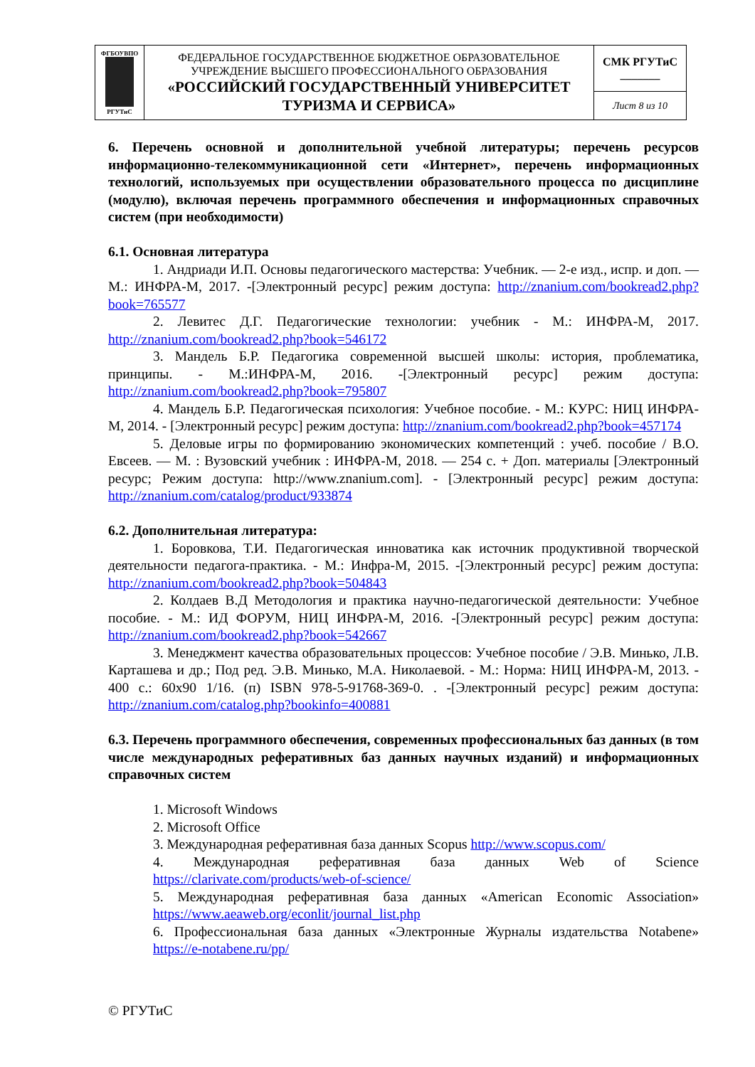| ФГБОУВПО РГУТиС | ФЕДЕРАЛЬНОЕ ГОСУДАРСТВЕННОЕ БЮДЖЕТНОЕ ОБРАЗОВАТЕЛЬНОЕ УЧРЕЖДЕНИЕ ВЫСШЕГО ПРОФЕССИОНАЛЬНОГО ОБРАЗОВАНИЯ «РОССИЙСКИЙ ГОСУДАРСТВЕННЫЙ УНИВЕРСИТЕТ ТУРИЗМА И СЕРВИСА» | СМК РГУТиС _______ |
| | | Лист 8 из 10 |
6. Перечень основной и дополнительной учебной литературы; перечень ресурсов информационно-телекоммуникационной сети «Интернет», перечень информационных технологий, используемых при осуществлении образовательного процесса по дисциплине (модулю), включая перечень программного обеспечения и информационных справочных систем (при необходимости)
6.1. Основная литература
1. Андриади И.П. Основы педагогического мастерства: Учебник. — 2-е изд., испр. и доп. — М.: ИНФРА-М, 2017. -[Электронный ресурс] режим доступа: http://znanium.com/bookread2.php?book=765577
2. Левитес Д.Г. Педагогические технологии: учебник - М.: ИНФРА-М, 2017. http://znanium.com/bookread2.php?book=546172
3. Мандель Б.Р. Педагогика современной высшей школы: история, проблематика, принципы. - М.:ИНФРА-М, 2016. -[Электронный ресурс] режим доступа: http://znanium.com/bookread2.php?book=795807
4. Мандель Б.Р. Педагогическая психология: Учебное пособие. - М.: КУРС: НИЦ ИНФРА-М, 2014. - [Электронный ресурс] режим доступа: http://znanium.com/bookread2.php?book=457174
5. Деловые игры по формированию экономических компетенций : учеб. пособие / В.О. Евсеев. — М. : Вузовский учебник : ИНФРА-М, 2018. — 254 с. + Доп. материалы [Электронный ресурс; Режим доступа: http://www.znanium.com]. - [Электронный ресурс] режим доступа: http://znanium.com/catalog/product/933874
6.2. Дополнительная литература:
1. Боровкова, Т.И. Педагогическая инноватика как источник продуктивной творческой деятельности педагога-практика. - М.: Инфра-М, 2015. -[Электронный ресурс] режим доступа: http://znanium.com/bookread2.php?book=504843
2. Колдаев В.Д Методология и практика научно-педагогической деятельности: Учебное пособие. - М.: ИД ФОРУМ, НИЦ ИНФРА-М, 2016. -[Электронный ресурс] режим доступа: http://znanium.com/bookread2.php?book=542667
3. Менеджмент качества образовательных процессов: Учебное пособие / Э.В. Минько, Л.В. Карташева и др.; Под ред. Э.В. Минько, М.А. Николаевой. - М.: Норма: НИЦ ИНФРА-М, 2013. - 400 с.: 60x90 1/16. (п) ISBN 978-5-91768-369-0. . -[Электронный ресурс] режим доступа: http://znanium.com/catalog.php?bookinfo=400881
6.3. Перечень программного обеспечения, современных профессиональных баз данных (в том числе международных реферативных баз данных научных изданий) и информационных справочных систем
1. Microsoft Windows
2. Microsoft Office
3. Международная реферативная база данных Scopus http://www.scopus.com/
4. Международная реферативная база данных Web of Science https://clarivate.com/products/web-of-science/
5. Международная реферативная база данных «American Economic Association» https://www.aeaweb.org/econlit/journal_list.php
6. Профессиональная база данных «Электронные Журналы издательства Notabene» https://e-notabene.ru/pp/
© РГУТиС